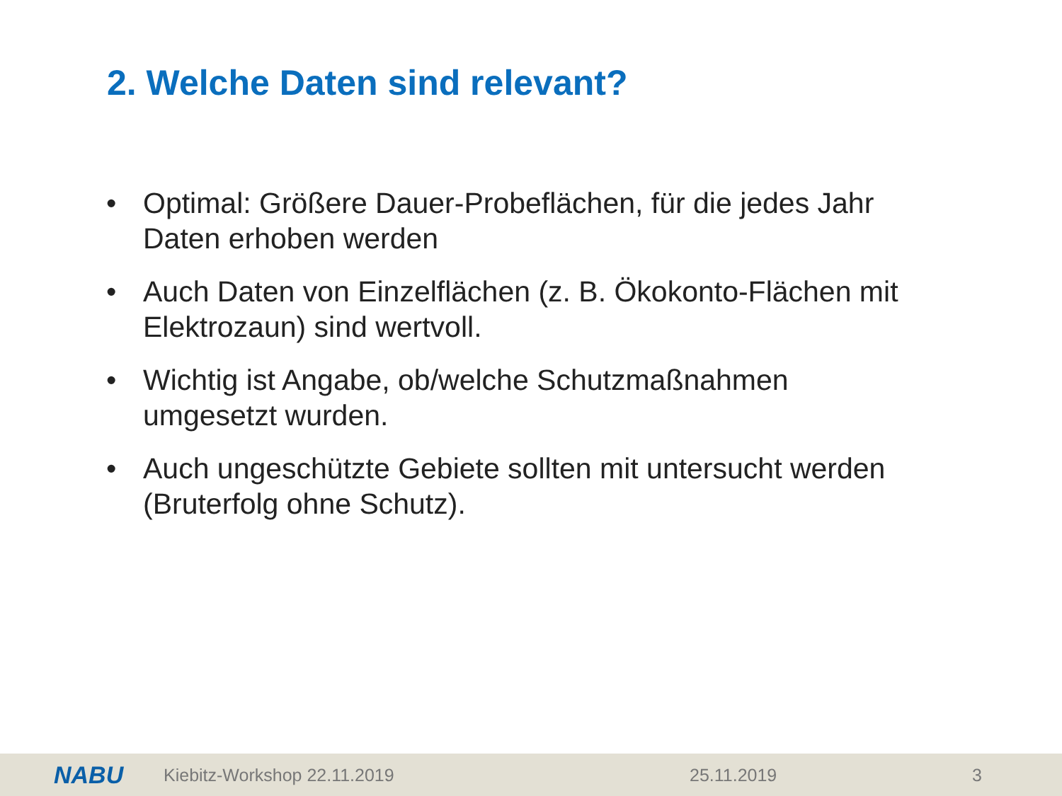2. Welche Daten sind relevant?
• Optimal: Größere Dauer-Probeflächen, für die jedes Jahr Daten erhoben werden
• Auch Daten von Einzelflächen (z. B. Ökokonto-Flächen mit Elektrozaun) sind wertvoll.
• Wichtig ist Angabe, ob/welche Schutzmaßnahmen umgesetzt wurden.
• Auch ungeschützte Gebiete sollten mit untersucht werden (Bruterfolg ohne Schutz).
NABU Kiebitz-Workshop 22.11.2019 25.11.2019 3